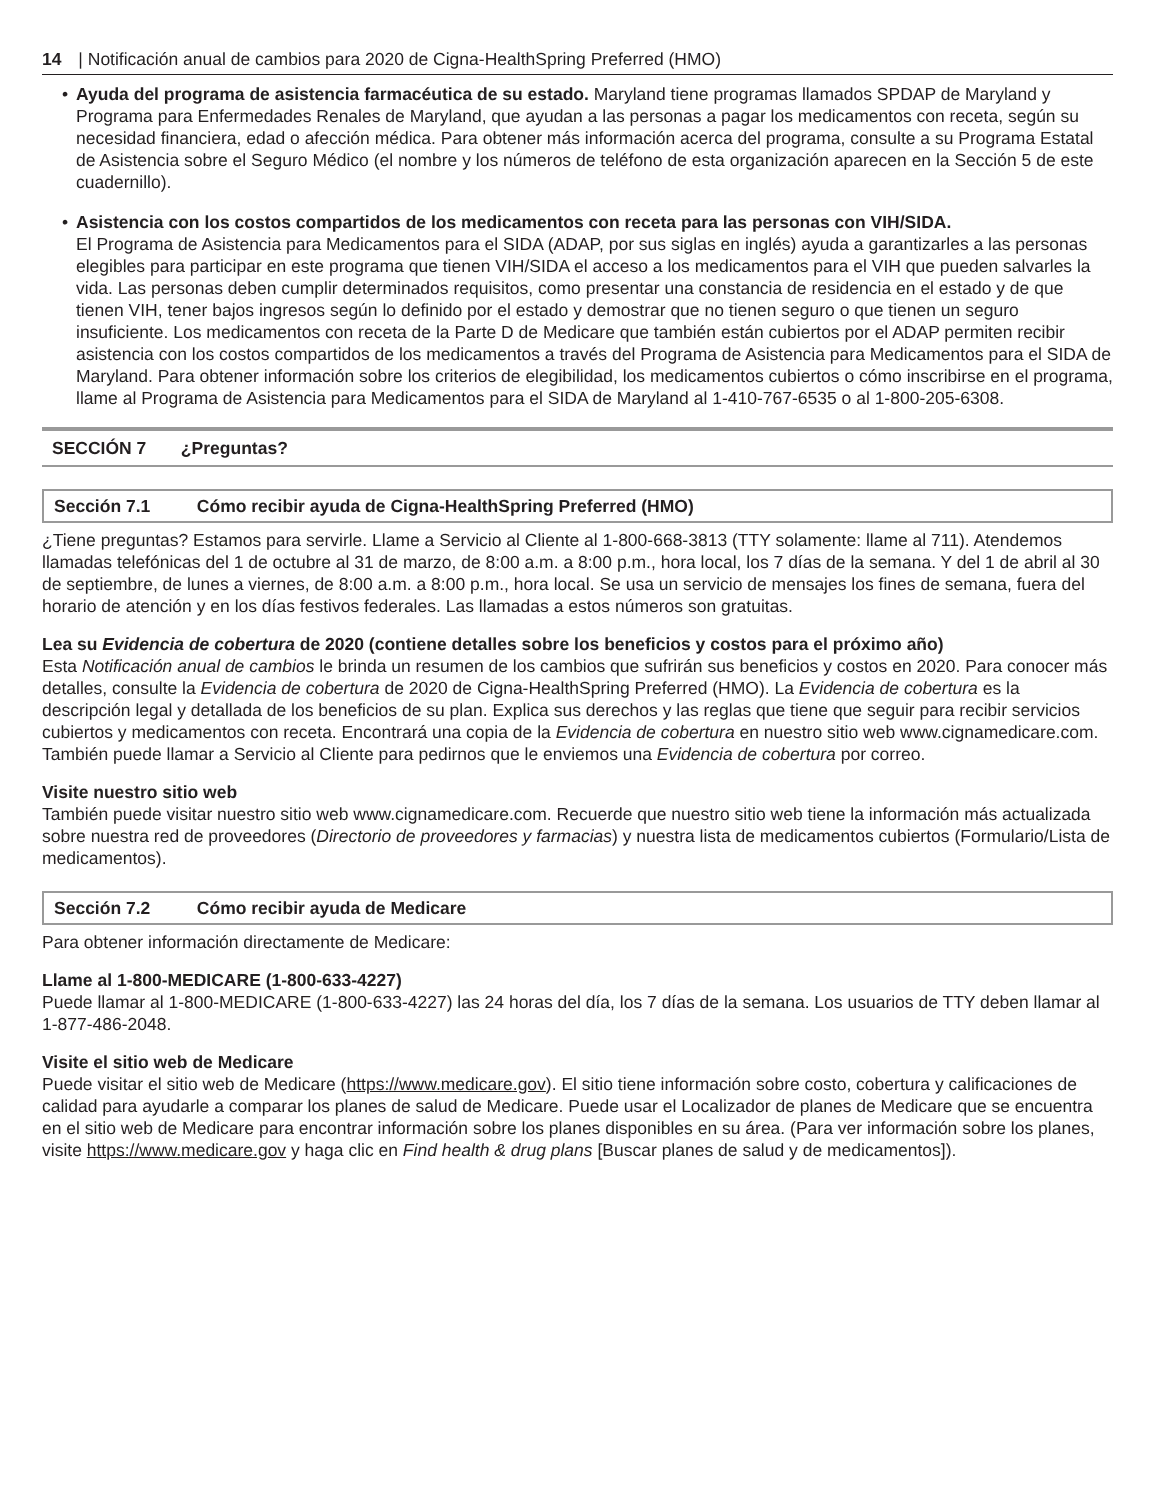14 | Notificación anual de cambios para 2020 de Cigna-HealthSpring Preferred (HMO)
• Ayuda del programa de asistencia farmacéutica de su estado. Maryland tiene programas llamados SPDAP de Maryland y Programa para Enfermedades Renales de Maryland, que ayudan a las personas a pagar los medicamentos con receta, según su necesidad financiera, edad o afección médica. Para obtener más información acerca del programa, consulte a su Programa Estatal de Asistencia sobre el Seguro Médico (el nombre y los números de teléfono de esta organización aparecen en la Sección 5 de este cuadernillo).
• Asistencia con los costos compartidos de los medicamentos con receta para las personas con VIH/SIDA.
El Programa de Asistencia para Medicamentos para el SIDA (ADAP, por sus siglas en inglés) ayuda a garantizarles a las personas elegibles para participar en este programa que tienen VIH/SIDA el acceso a los medicamentos para el VIH que pueden salvarles la vida. Las personas deben cumplir determinados requisitos, como presentar una constancia de residencia en el estado y de que tienen VIH, tener bajos ingresos según lo definido por el estado y demostrar que no tienen seguro o que tienen un seguro insuficiente. Los medicamentos con receta de la Parte D de Medicare que también están cubiertos por el ADAP permiten recibir asistencia con los costos compartidos de los medicamentos a través del Programa de Asistencia para Medicamentos para el SIDA de Maryland. Para obtener información sobre los criterios de elegibilidad, los medicamentos cubiertos o cómo inscribirse en el programa, llame al Programa de Asistencia para Medicamentos para el SIDA de Maryland al 1-410-767-6535 o al 1-800-205-6308.
SECCIÓN 7 ¿Preguntas?
Sección 7.1 Cómo recibir ayuda de Cigna-HealthSpring Preferred (HMO)
¿Tiene preguntas? Estamos para servirle. Llame a Servicio al Cliente al 1-800-668-3813 (TTY solamente: llame al 711). Atendemos llamadas telefónicas del 1 de octubre al 31 de marzo, de 8:00 a.m. a 8:00 p.m., hora local, los 7 días de la semana. Y del 1 de abril al 30 de septiembre, de lunes a viernes, de 8:00 a.m. a 8:00 p.m., hora local. Se usa un servicio de mensajes los fines de semana, fuera del horario de atención y en los días festivos federales. Las llamadas a estos números son gratuitas.
Lea su Evidencia de cobertura de 2020 (contiene detalles sobre los beneficios y costos para el próximo año)
Esta Notificación anual de cambios le brinda un resumen de los cambios que sufrirán sus beneficios y costos en 2020. Para conocer más detalles, consulte la Evidencia de cobertura de 2020 de Cigna-HealthSpring Preferred (HMO). La Evidencia de cobertura es la descripción legal y detallada de los beneficios de su plan. Explica sus derechos y las reglas que tiene que seguir para recibir servicios cubiertos y medicamentos con receta. Encontrará una copia de la Evidencia de cobertura en nuestro sitio web www.cignamedicare.com. También puede llamar a Servicio al Cliente para pedirnos que le enviemos una Evidencia de cobertura por correo.
Visite nuestro sitio web
También puede visitar nuestro sitio web www.cignamedicare.com. Recuerde que nuestro sitio web tiene la información más actualizada sobre nuestra red de proveedores (Directorio de proveedores y farmacias) y nuestra lista de medicamentos cubiertos (Formulario/Lista de medicamentos).
Sección 7.2 Cómo recibir ayuda de Medicare
Para obtener información directamente de Medicare:
Llame al 1-800-MEDICARE (1-800-633-4227)
Puede llamar al 1-800-MEDICARE (1-800-633-4227) las 24 horas del día, los 7 días de la semana. Los usuarios de TTY deben llamar al 1-877-486-2048.
Visite el sitio web de Medicare
Puede visitar el sitio web de Medicare (https://www.medicare.gov). El sitio tiene información sobre costo, cobertura y calificaciones de calidad para ayudarle a comparar los planes de salud de Medicare. Puede usar el Localizador de planes de Medicare que se encuentra en el sitio web de Medicare para encontrar información sobre los planes disponibles en su área. (Para ver información sobre los planes, visite https://www.medicare.gov y haga clic en Find health & drug plans [Buscar planes de salud y de medicamentos]).